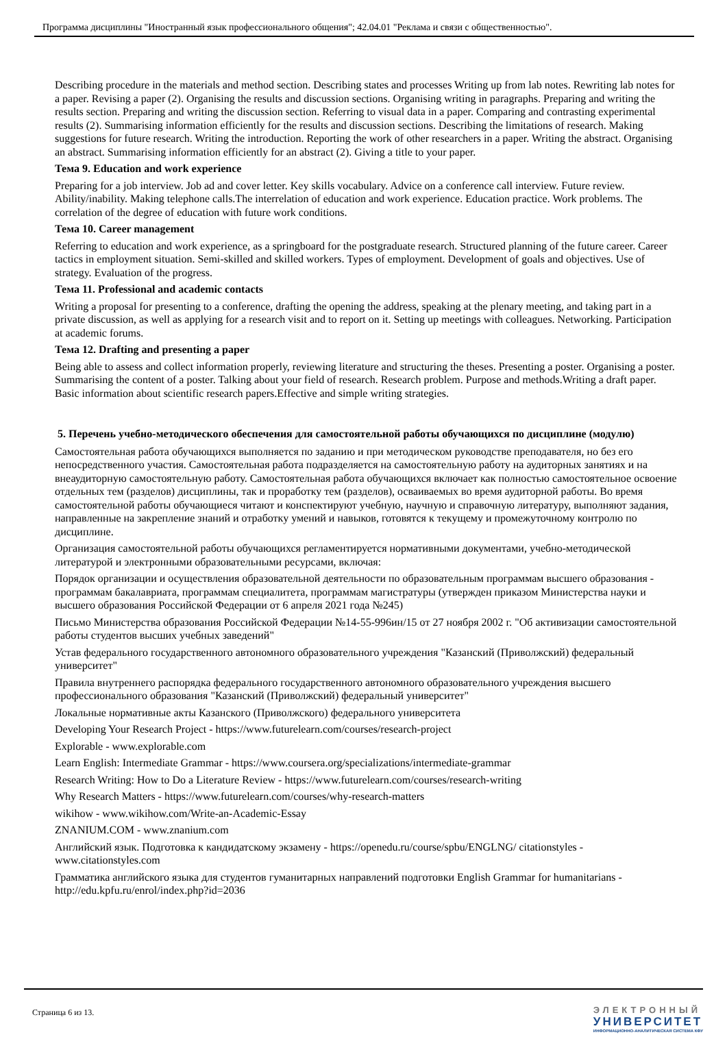Программа дисциплины "Иностранный язык профессионального общения"; 42.04.01 "Реклама и связи с общественностью".
Describing procedure in the materials and method section. Describing states and processes Writing up from lab notes. Rewriting lab notes for a paper. Revising a paper (2). Organising the results and discussion sections. Organising writing in paragraphs. Preparing and writing the results section. Preparing and writing the discussion section. Referring to visual data in a paper. Comparing and contrasting experimental results (2). Summarising information efficiently for the results and discussion sections. Describing the limitations of research. Making suggestions for future research. Writing the introduction. Reporting the work of other researchers in a paper. Writing the abstract. Organising an abstract. Summarising information efficiently for an abstract (2). Giving a title to your paper.
Тема 9. Education and work experience
Preparing for a job interview. Job ad and cover letter. Key skills vocabulary. Advice on a conference call interview. Future review. Ability/inability. Making telephone calls.The interrelation of education and work experience. Education practice. Work problems. The correlation of the degree of education with future work conditions.
Тема 10. Career management
Referring to education and work experience, as a springboard for the postgraduate research. Structured planning of the future career. Career tactics in employment situation. Semi-skilled and skilled workers. Types of employment. Development of goals and objectives. Use of strategy. Evaluation of the progress.
Тема 11. Professional and academic contacts
Writing a proposal for presenting to a conference, drafting the opening the address, speaking at the plenary meeting, and taking part in a private discussion, as well as applying for a research visit and to report on it. Setting up meetings with colleagues. Networking. Participation at academic forums.
Тема 12. Drafting and presenting a paper
Being able to assess and collect information properly, reviewing literature and structuring the theses. Presenting a poster. Organising a poster. Summarising the content of a poster. Talking about your field of research. Research problem. Purpose and methods.Writing a draft paper. Basic information about scientific research papers.Effective and simple writing strategies.
5. Перечень учебно-методического обеспечения для самостоятельной работы обучающихся по дисциплине (модулю)
Самостоятельная работа обучающихся выполняется по заданию и при методическом руководстве преподавателя, но без его непосредственного участия. Самостоятельная работа подразделяется на самостоятельную работу на аудиторных занятиях и на внеаудиторную самостоятельную работу. Самостоятельная работа обучающихся включает как полностью самостоятельное освоение отдельных тем (разделов) дисциплины, так и проработку тем (разделов), осваиваемых во время аудиторной работы. Во время самостоятельной работы обучающиеся читают и конспектируют учебную, научную и справочную литературу, выполняют задания, направленные на закрепление знаний и отработку умений и навыков, готовятся к текущему и промежуточному контролю по дисциплине.
Организация самостоятельной работы обучающихся регламентируется нормативными документами, учебно-методической литературой и электронными образовательными ресурсами, включая:
Порядок организации и осуществления образовательной деятельности по образовательным программам высшего образования - программам бакалавриата, программам специалитета, программам магистратуры (утвержден приказом Министерства науки и высшего образования Российской Федерации от 6 апреля 2021 года №245)
Письмо Министерства образования Российской Федерации №14-55-996ин/15 от 27 ноября 2002 г. "Об активизации самостоятельной работы студентов высших учебных заведений"
Устав федерального государственного автономного образовательного учреждения "Казанский (Приволжский) федеральный университет"
Правила внутреннего распорядка федерального государственного автономного образовательного учреждения высшего профессионального образования "Казанский (Приволжский) федеральный университет"
Локальные нормативные акты Казанского (Приволжского) федерального университета
Developing Your Research Project - https://www.futurelearn.com/courses/research-project
Explorable - www.explorable.com
Learn English: Intermediate Grammar - https://www.coursera.org/specializations/intermediate-grammar
Research Writing: How to Do a Literature Review - https://www.futurelearn.com/courses/research-writing
Why Research Matters - https://www.futurelearn.com/courses/why-research-matters
wikihow - www.wikihow.com/Write-an-Academic-Essay
ZNANIUM.COM - www.znanium.com
Английский язык. Подготовка к кандидатскому экзамену - https://openedu.ru/course/spbu/ENGLNG/ citationstyles - www.citationstyles.com
Грамматика английского языка для студентов гуманитарных направлений подготовки English Grammar for humanitarians - http://edu.kpfu.ru/enrol/index.php?id=2036
Страница 6 из 13.
ЭЛЕКТРОННЫЙ
УНИВЕРСИТЕТ
ИНФОРМАЦИОННО-АНАЛИТИЧЕСКАЯ СИСТЕМА КФУ